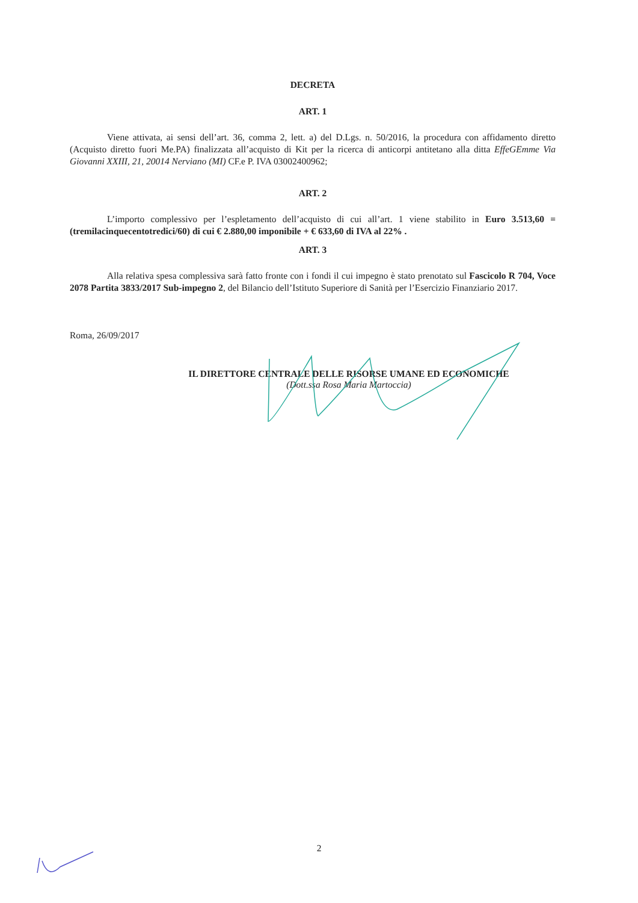DECRETA
ART. 1
Viene attivata, ai sensi dell’art. 36, comma 2, lett. a) del D.Lgs. n. 50/2016, la procedura con affidamento diretto (Acquisto diretto fuori Me.PA) finalizzata all’acquisto di Kit per la ricerca di anticorpi antitetano alla ditta EffeGEmme Via Giovanni XXIII, 21, 20014 Nerviano (MI) CF.e P. IVA 03002400962;
ART. 2
L’importo complessivo per l’espletamento dell’acquisto di cui all’art. 1 viene stabilito in Euro 3.513,60 = (tremilacinquecentotredici/60) di cui € 2.880,00 imponibile + € 633,60 di IVA al 22% .
ART. 3
Alla relativa spesa complessiva sarà fatto fronte con i fondi il cui impegno è stato prenotato sul Fascicolo R 704, Voce 2078 Partita 3833/2017 Sub-impegno 2, del Bilancio dell’Istituto Superiore di Sanità per l’Esercizio Finanziario 2017.
Roma, 26/09/2017
IL DIRETTORE CENTRALE DELLE RISORSE UMANE ED ECONOMICHE
(Dott.ssa Rosa Maria Martoccia)
2